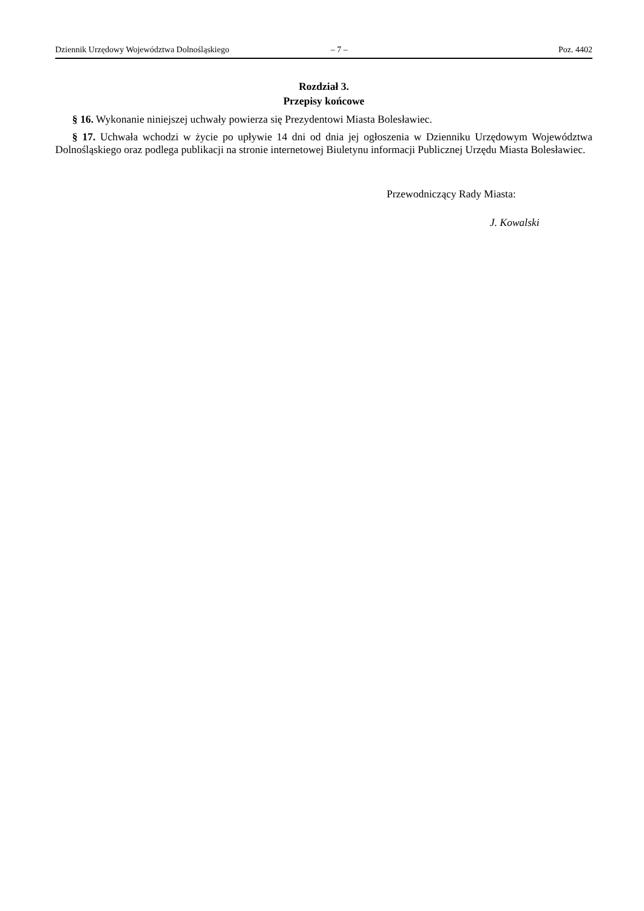Dziennik Urzędowy Województwa Dolnośląskiego – 7 – Poz. 4402
Rozdział 3.
Przepisy końcowe
§ 16. Wykonanie niniejszej uchwały powierza się Prezydentowi Miasta Bolesławiec.
§ 17. Uchwała wchodzi w życie po upływie 14 dni od dnia jej ogłoszenia w Dzienniku Urzędowym Województwa Dolnośląskiego oraz podlega publikacji na stronie internetowej Biuletynu informacji Publicznej Urzędu Miasta Bolesławiec.
Przewodniczący Rady Miasta:
J. Kowalski